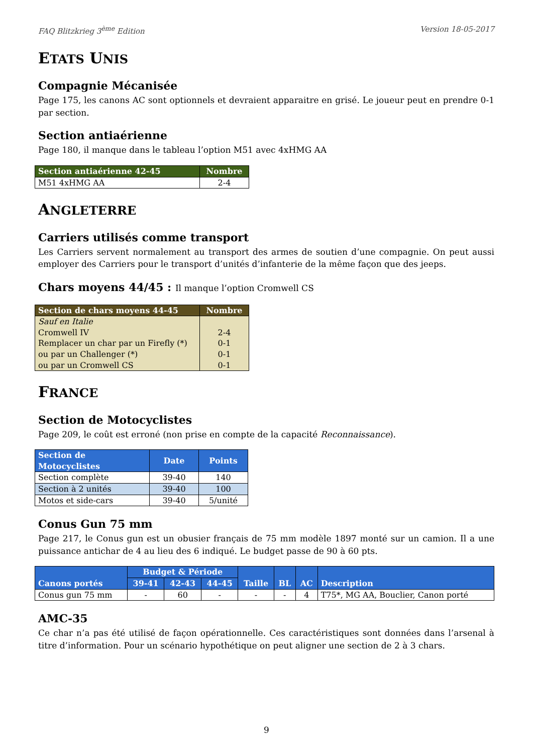FAQ Blitzkrieg 3<sup>ème</sup> Edition Version 18-05-2017
ETATS UNIS
Compagnie Mécanisée
Page 175, les canons AC sont optionnels et devraient apparaitre en grisé. Le joueur peut en prendre 0-1 par section.
Section antiaérienne
Page 180, il manque dans le tableau l’option M51 avec 4xHMG AA
| Section antiaérienne 42-45 | Nombre |
| --- | --- |
| M51 4xHMG AA | 2-4 |
ANGLETERRE
Carriers utilisés comme transport
Les Carriers servent normalement au transport des armes de soutien d’une compagnie. On peut aussi employer des Carriers pour le transport d’unités d’infanterie de la même façon que des jeeps.
Chars moyens 44/45 : Il manque l’option Cromwell CS
| Section de chars moyens 44-45 | Nombre |
| --- | --- |
| Sauf en Italie | |
| Cromwell IV | 2-4 |
| Remplacer un char par un Firefly (*) | 0-1 |
| ou par un Challenger (*) | 0-1 |
| ou par un Cromwell CS | 0-1 |
FRANCE
Section de Motocyclistes
Page 209, le coût est erroné (non prise en compte de la capacité Reconnaissance).
| Section de Motocyclistes | Date | Points |
| --- | --- | --- |
| Section complète | 39-40 | 140 |
| Section à 2 unités | 39-40 | 100 |
| Motos et side-cars | 39-40 | 5/unité |
Conus Gun 75 mm
Page 217, le Conus gun est un obusier français de 75 mm modèle 1897 monté sur un camion. Il a une puissance antichar de 4 au lieu des 6 indiqué. Le budget passe de 90 à 60 pts.
| Canons portés | Budget & Période | | | Taille | BL | AC | Description |
| --- | --- | --- | --- | --- | --- | --- | --- |
| | 39-41 | 42-43 | 44-45 | | | | |
| Conus gun 75 mm | - | 60 | - | - | - | 4 | T75*, MG AA, Bouclier, Canon porté |
AMC-35
Ce char n’a pas été utilisé de façon opérationnelle. Ces caractéristiques sont données dans l’arsenal à titre d’information. Pour un scénario hypothétique on peut aligner une section de 2 à 3 chars.
9